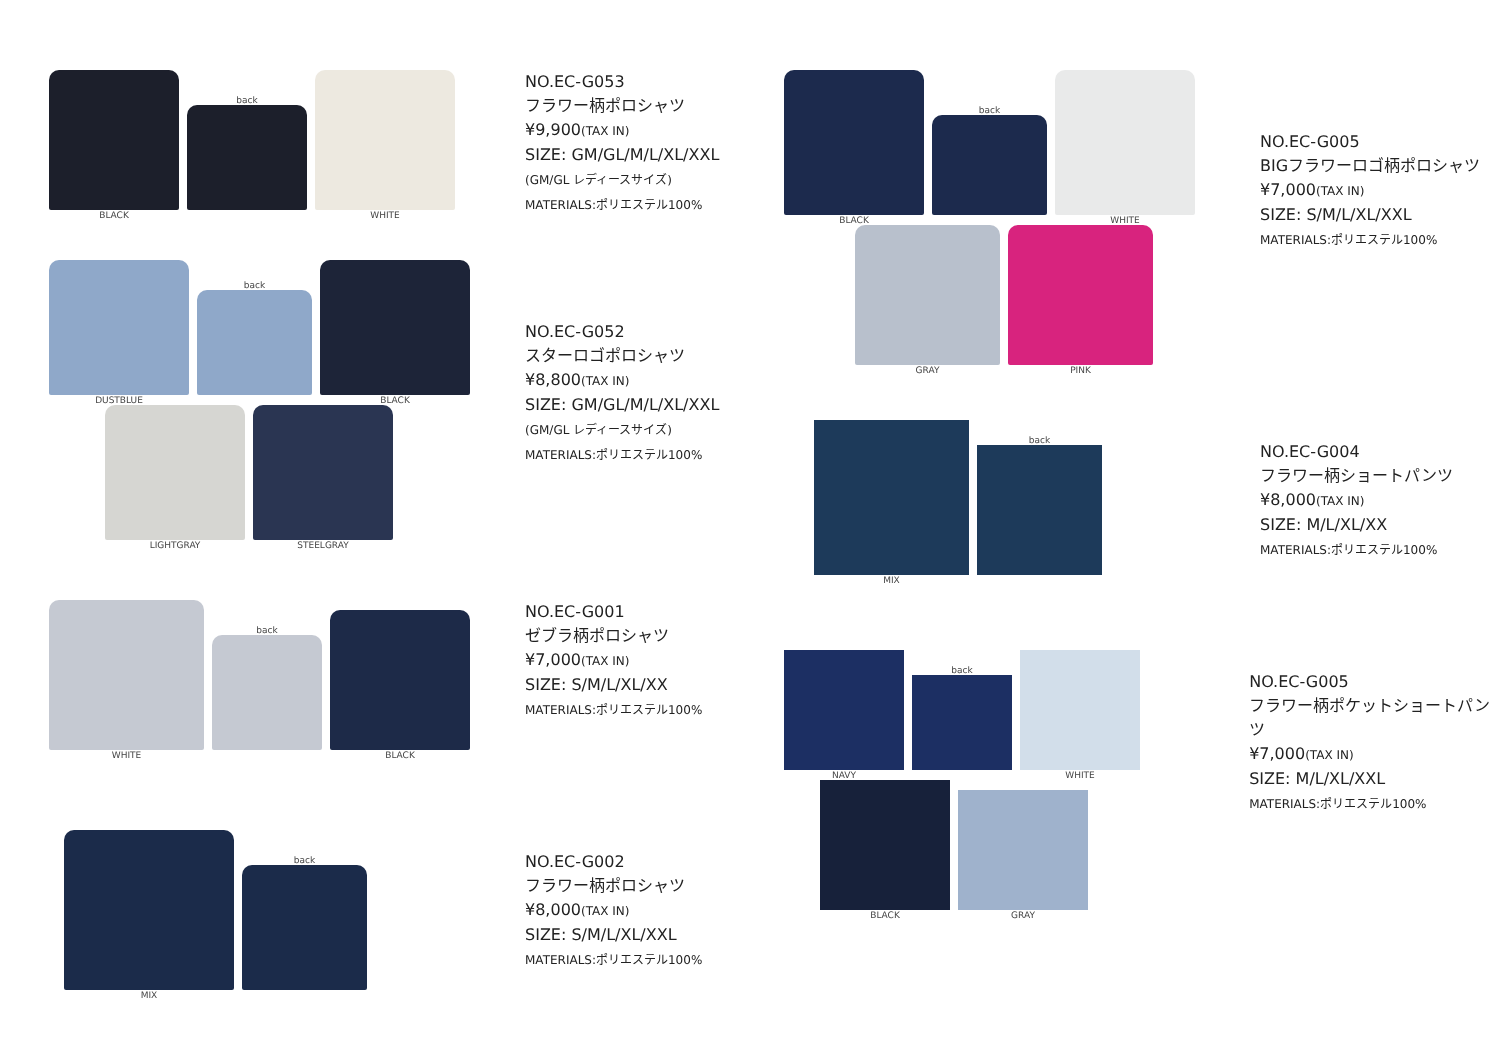BLACK
back
WHITE
NO.EC-G053
フラワー柄ポロシャツ
¥9,900(TAX IN)
SIZE: GM/GL/M/L/XL/XXL
(GM/GL レディースサイズ)
MATERIALS:ポリエステル100%
DUSTBLUE
back
BLACK
LIGHTGRAY
STEELGRAY
NO.EC-G052
スターロゴポロシャツ
¥8,800(TAX IN)
SIZE: GM/GL/M/L/XL/XXL
(GM/GL レディースサイズ)
MATERIALS:ポリエステル100%
WHITE
back
BLACK
NO.EC-G001
ゼブラ柄ポロシャツ
¥7,000(TAX IN)
SIZE: S/M/L/XL/XX
MATERIALS:ポリエステル100%
MIX
back
NO.EC-G002
フラワー柄ポロシャツ
¥8,000(TAX IN)
SIZE: S/M/L/XL/XXL
MATERIALS:ポリエステル100%
BLACK
back
WHITE
GRAY
PINK
NO.EC-G005
BIGフラワーロゴ柄ポロシャツ
¥7,000(TAX IN)
SIZE: S/M/L/XL/XXL
MATERIALS:ポリエステル100%
MIX
back
NO.EC-G004
フラワー柄ショートパンツ
¥8,000(TAX IN)
SIZE: M/L/XL/XX
MATERIALS:ポリエステル100%
NAVY
back
WHITE
BLACK
GRAY
NO.EC-G005
フラワー柄ポケットショートパンツ
¥7,000(TAX IN)
SIZE: M/L/XL/XXL
MATERIALS:ポリエステル100%